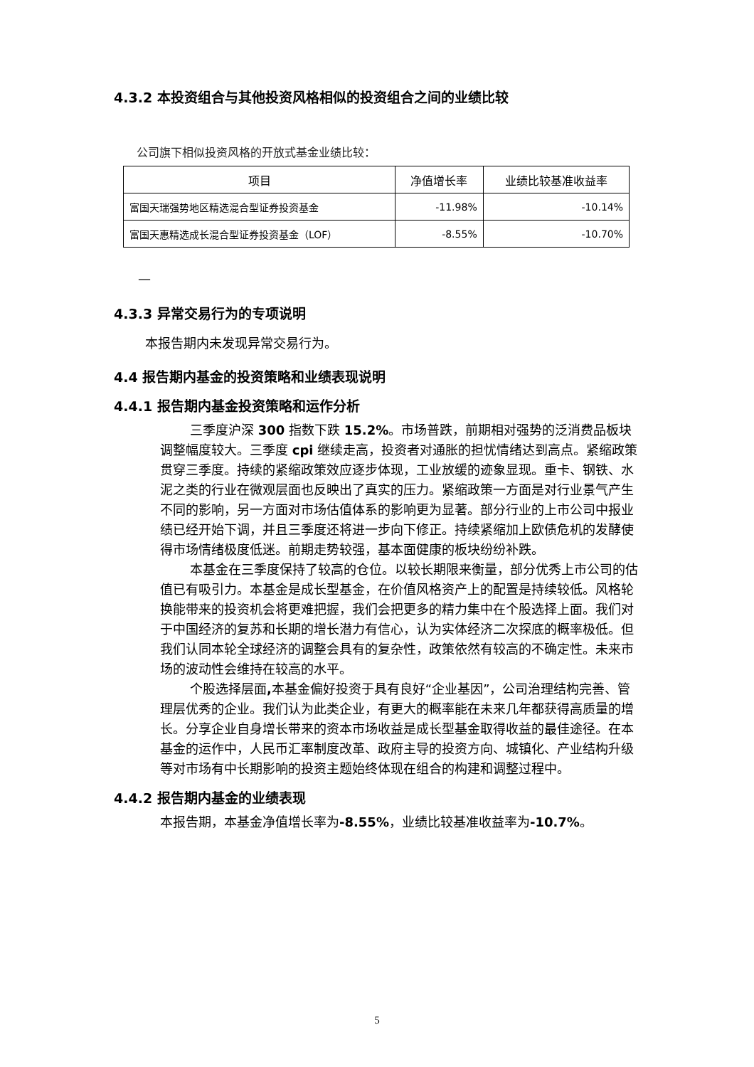4.3.2 本投资组合与其他投资风格相似的投资组合之间的业绩比较
公司旗下相似投资风格的开放式基金业绩比较：
| 项目 | 净值增长率 | 业绩比较基准收益率 |
| --- | --- | --- |
| 富国天瑞强势地区精选混合型证券投资基金 | -11.98% | -10.14% |
| 富国天惠精选成长混合型证券投资基金（LOF） | -8.55% | -10.70% |
—
4.3.3 异常交易行为的专项说明
本报告期内未发现异常交易行为。
4.4 报告期内基金的投资策略和业绩表现说明
4.4.1 报告期内基金投资策略和运作分析
三季度沪深 300 指数下跌 15.2%。市场普跌，前期相对强势的泛消费品板块调整幅度较大。三季度 cpi 继续走高，投资者对通胀的担忧情绪达到高点。紧缩政策贯穿三季度。持续的紧缩政策效应逐步体现，工业放缓的迹象显现。重卡、钢铁、水泥之类的行业在微观层面也反映出了真实的压力。紧缩政策一方面是对行业景气产生不同的影响，另一方面对市场估值体系的影响更为显著。部分行业的上市公司中报业绩已经开始下调，并且三季度还将进一步向下修正。持续紧缩加上欧债危机的发酵使得市场情绪极度低迷。前期走势较强，基本面健康的板块纷纷补跌。
本基金在三季度保持了较高的仓位。以较长期限来衡量，部分优秀上市公司的估值已有吸引力。本基金是成长型基金，在价值风格资产上的配置是持续较低。风格轮换能带来的投资机会将更难把握，我们会把更多的精力集中在个股选择上面。我们对于中国经济的复苏和长期的增长潜力有信心，认为实体经济二次探底的概率极低。但我们认同本轮全球经济的调整会具有的复杂性，政策依然有较高的不确定性。未来市场的波动性会维持在较高的水平。
个股选择层面, 本基金偏好投资于具有良好“企业基因”，公司治理结构完善、管理层优秀的企业。我们认为此类企业，有更大的概率能在未来几年都获得高质量的增长。分享企业自身增长带来的资本市场收益是成长型基金取得收益的最佳途径。在本基金的运作中，人民币汇率制度改革、政府主导的投资方向、城镇化、产业结构升级等对市场有中长期影响的投资主题始终体现在组合的构建和调整过程中。
4.4.2 报告期内基金的业绩表现
本报告期，本基金净值增长率为-8.55%，业绩比较基准收益率为-10.7%。
5